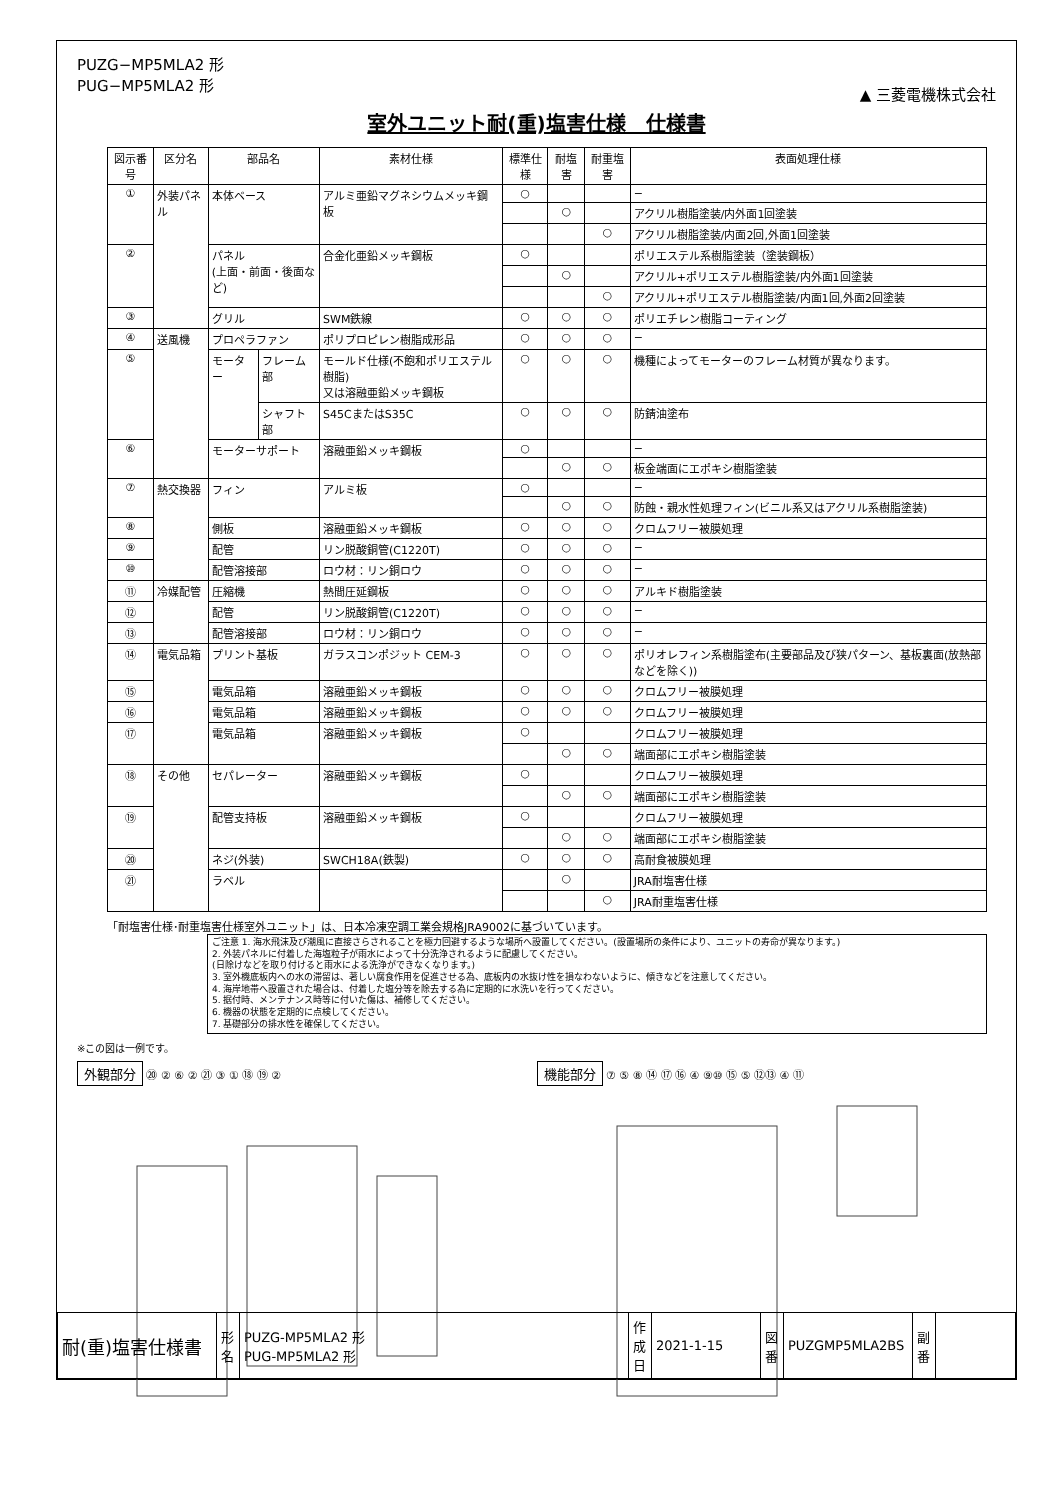PUZG−MP5MLA2 形
PUG−MP5MLA2 形
▲ 三菱電機株式会社
室外ユニット耐(重)塩害仕様　仕様書
| 図示番号 | 区分名 | 部品名 | | 素材仕様 | 標準仕様 | 耐塩害 | 耐重塩害 | 表面処理仕様 |
| --- | --- | --- | --- | --- | --- | --- | --- | --- |
| ① | 外装パネル | 本体ベース | | アルミ亜鉛マグネシウムメッキ鋼板 | ○ | | | − |
| | | | | | | ○ | | アクリル樹脂塗装/内外面1回塗装 |
| | | | | | | | ○ | アクリル樹脂塗装/内面2回,外面1回塗装 |
| ② | | パネル (上面・前面・後面など) | | 合金化亜鉛メッキ鋼板 | ○ | | | ポリエステル系樹脂塗装（塗装鋼板） |
| | | | | | | ○ | | アクリル+ポリエステル樹脂塗装/内外面1回塗装 |
| | | | | | | | ○ | アクリル+ポリエステル樹脂塗装/内面1回,外面2回塗装 |
| ③ | | グリル | | SWM鉄線 | ○ | ○ | ○ | ポリエチレン樹脂コーティング |
| ④ | 送風機 | プロペラファン | | ポリプロピレン樹脂成形品 | ○ | ○ | ○ | − |
| ⑤ | | モーター | フレーム部 | モールド仕様(不飽和ポリエステル樹脂) 又は溶融亜鉛メッキ鋼板 | ○ | ○ | ○ | 機種によってモーターのフレーム材質が異なります。 |
| | | | シャフト部 | S45CまたはS35C | ○ | ○ | ○ | 防錆油塗布 |
| ⑥ | | モーターサポート | | 溶融亜鉛メッキ鋼板 | ○ | | | − |
| | | | | | | ○ | ○ | 板金端面にエポキシ樹脂塗装 |
| ⑦ | 熱交換器 | フィン | | アルミ板 | ○ | | | − |
| | | | | | | ○ | ○ | 防蝕・親水性処理フィン(ビニル系又はアクリル系樹脂塗装) |
| ⑧ | | 側板 | | 溶融亜鉛メッキ鋼板 | ○ | ○ | ○ | クロムフリー被膜処理 |
| ⑨ | | 配管 | | リン脱酸銅管(C1220T) | ○ | ○ | ○ | − |
| ⑩ | | 配管溶接部 | | ロウ材：リン銅ロウ | ○ | ○ | ○ | − |
| ⑪ | 冷媒配管 | 圧縮機 | | 熱間圧延鋼板 | ○ | ○ | ○ | アルキド樹脂塗装 |
| ⑫ | | 配管 | | リン脱酸銅管(C1220T) | ○ | ○ | ○ | − |
| ⑬ | | 配管溶接部 | | ロウ材：リン銅ロウ | ○ | ○ | ○ | − |
| ⑭ | 電気品箱 | プリント基板 | | ガラスコンポジット CEM-3 | ○ | ○ | ○ | ポリオレフィン系樹脂塗布(主要部品及び狭パターン、基板裏面(放熱部などを除く)) |
| ⑮ | | 電気品箱 | | 溶融亜鉛メッキ鋼板 | ○ | ○ | ○ | クロムフリー被膜処理 |
| ⑯ | | 電気品箱 | | 溶融亜鉛メッキ鋼板 | ○ | ○ | ○ | クロムフリー被膜処理 |
| ⑰ | | 電気品箱 | | 溶融亜鉛メッキ鋼板 | ○ | | | クロムフリー被膜処理 |
| | | | | | | ○ | ○ | 端面部にエポキシ樹脂塗装 |
| ⑱ | その他 | セパレーター | | 溶融亜鉛メッキ鋼板 | ○ | | | クロムフリー被膜処理 |
| | | | | | | ○ | ○ | 端面部にエポキシ樹脂塗装 |
| ⑲ | | 配管支持板 | | 溶融亜鉛メッキ鋼板 | ○ | | | クロムフリー被膜処理 |
| | | | | | | ○ | ○ | 端面部にエポキシ樹脂塗装 |
| ⑳ | | ネジ(外装) | | SWCH18A(鉄製) | ○ | ○ | ○ | 高耐食被膜処理 |
| ㉑ | | ラベル | | | | ○ | | JRA耐塩害仕様 |
| | | | | | | | ○ | JRA耐重塩害仕様 |
「耐塩害仕様･耐重塩害仕様室外ユニット」は、日本冷凍空調工業会規格JRA9002に基づいています。
ご注意 1. 海水飛沫及び潮風に直接さらされることを極力回避するような場所へ設置してください。(設置場所の条件により、ユニットの寿命が異なります。)
2. 外装パネルに付着した海塩粒子が雨水によって十分洗浄されるように配慮してください。
(日除けなどを取り付けると雨水による洗浄ができなくなります。)
3. 室外機底板内への水の滞留は、著しい腐食作用を促進させる為、底板内の水抜け性を損なわないように、傾きなどを注意してください。
4. 海岸地帯へ設置された場合は、付着した塩分等を除去する為に定期的に水洗いを行ってください。
5. 据付時、メンテナンス時等に付いた傷は、補修してください。
6. 機器の状態を定期的に点検してください。
7. 基礎部分の排水性を確保してください。
※この図は一例です。
外観部分 ⑳ ② ⑥ ② ㉑ ③ ① ⑱ ⑲ ②
機能部分 ⑦ ⑤ ⑧ ⑭ ⑰ ⑯ ④ ⑨⑩ ⑮ ⑤ ⑫⑬ ④ ⑪
| 耐(重)塩害仕様書 | 形 名 | PUZG-MP5MLA2 形 PUG-MP5MLA2 形 | 作成日 | 2021-1-15 | 図 番 | PUZGMP5MLA2BS | 副 番 | |